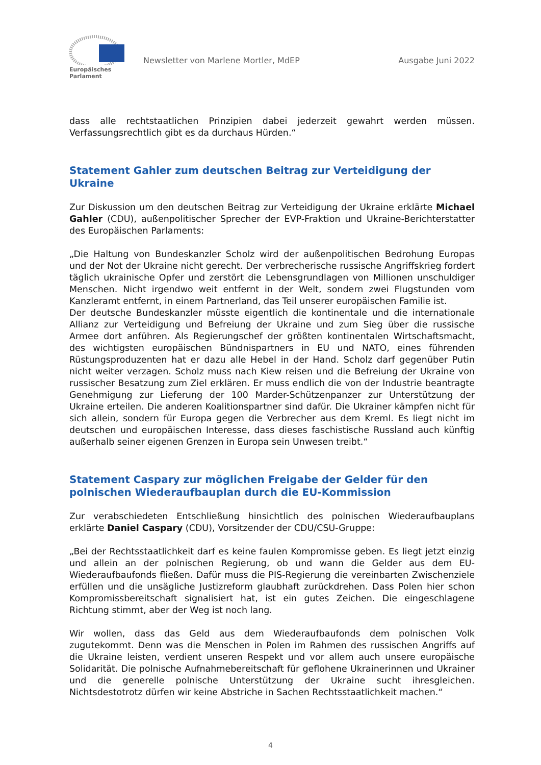Europäisches Parlament
Newsletter von Marlene Mortler, MdEP Ausgabe Juni 2022
dass alle rechtstaatlichen Prinzipien dabei jederzeit gewahrt werden müssen. Verfassungs­rechtlich gibt es da durchaus Hürden.“
Statement Gahler zum deutschen Beitrag zur Verteidigung der Ukraine
Zur Diskussion um den deutschen Beitrag zur Verteidigung der Ukraine erklärte Michael Gahler (CDU), außenpolitischer Sprecher der EVP-Fraktion und Ukraine-Berichterstatter des Europäischen Parlaments:
„Die Haltung von Bundeskanzler Scholz wird der außenpolitischen Bedrohung Europas und der Not der Ukraine nicht gerecht. Der verbrecherische russische Angriffskrieg fordert täglich ukrainische Opfer und zerstört die Lebensgrundlagen von Millionen unschuldiger Menschen. Nicht irgendwo weit entfernt in der Welt, sondern zwei Flugstunden vom Kanzleramt entfernt, in einem Partnerland, das Teil unserer europäischen Familie ist.
Der deutsche Bundeskanzler müsste eigentlich die kontinentale und die internationale Allianz zur Verteidigung und Befreiung der Ukraine und zum Sieg über die russische Armee dort anführen. Als Regierungschef der größten kontinentalen Wirtschaftsmacht, des wichtigsten europäischen Bündnispartners in EU und NATO, eines führenden Rüstungsproduzenten hat er dazu alle Hebel in der Hand. Scholz darf gegenüber Putin nicht weiter verzagen. Scholz muss nach Kiew reisen und die Befreiung der Ukraine von russischer Besatzung zum Ziel erklären. Er muss endlich die von der Industrie beantragte Genehmigung zur Lieferung der 100 Marder-Schützenpanzer zur Unterstützung der Ukraine erteilen. Die anderen Koalitionspartner sind dafür. Die Ukrainer kämpfen nicht für sich allein, sondern für Europa gegen die Verbrecher aus dem Kreml. Es liegt nicht im deutschen und europäischen Interesse, dass dieses faschistische Russland auch künftig außerhalb seiner eigenen Grenzen in Europa sein Unwesen treibt.“
Statement Caspary zur möglichen Freigabe der Gelder für den polnischen Wiederaufbauplan durch die EU-Kommission
Zur verabschiedeten Entschließung hinsichtlich des polnischen Wiederaufbauplans erklärte Daniel Caspary (CDU), Vorsitzender der CDU/CSU-Gruppe:
„Bei der Rechtsstaatlichkeit darf es keine faulen Kompromisse geben. Es liegt jetzt einzig und allein an der polnischen Regierung, ob und wann die Gelder aus dem EU-Wiederaufbaufonds fließen. Dafür muss die PIS-Regierung die vereinbarten Zwischenziele erfüllen und die unsägliche Justizreform glaubhaft zurückdrehen. Dass Polen hier schon Kompromissbereitschaft signalisiert hat, ist ein gutes Zeichen. Die eingeschlagene Richtung stimmt, aber der Weg ist noch lang.
Wir wollen, dass das Geld aus dem Wiederaufbaufonds dem polnischen Volk zugutekommt. Denn was die Menschen in Polen im Rahmen des russischen Angriffs auf die Ukraine leisten, verdient unseren Respekt und vor allem auch unsere europäische Solidarität. Die polnische Aufnahmebereitschaft für geflohene Ukrainerinnen und Ukrainer und die generelle polnische Unterstützung der Ukraine sucht ihresgleichen. Nichtsdestotrotz dürfen wir keine Abstriche in Sachen Rechtsstaatlichkeit machen.“
4